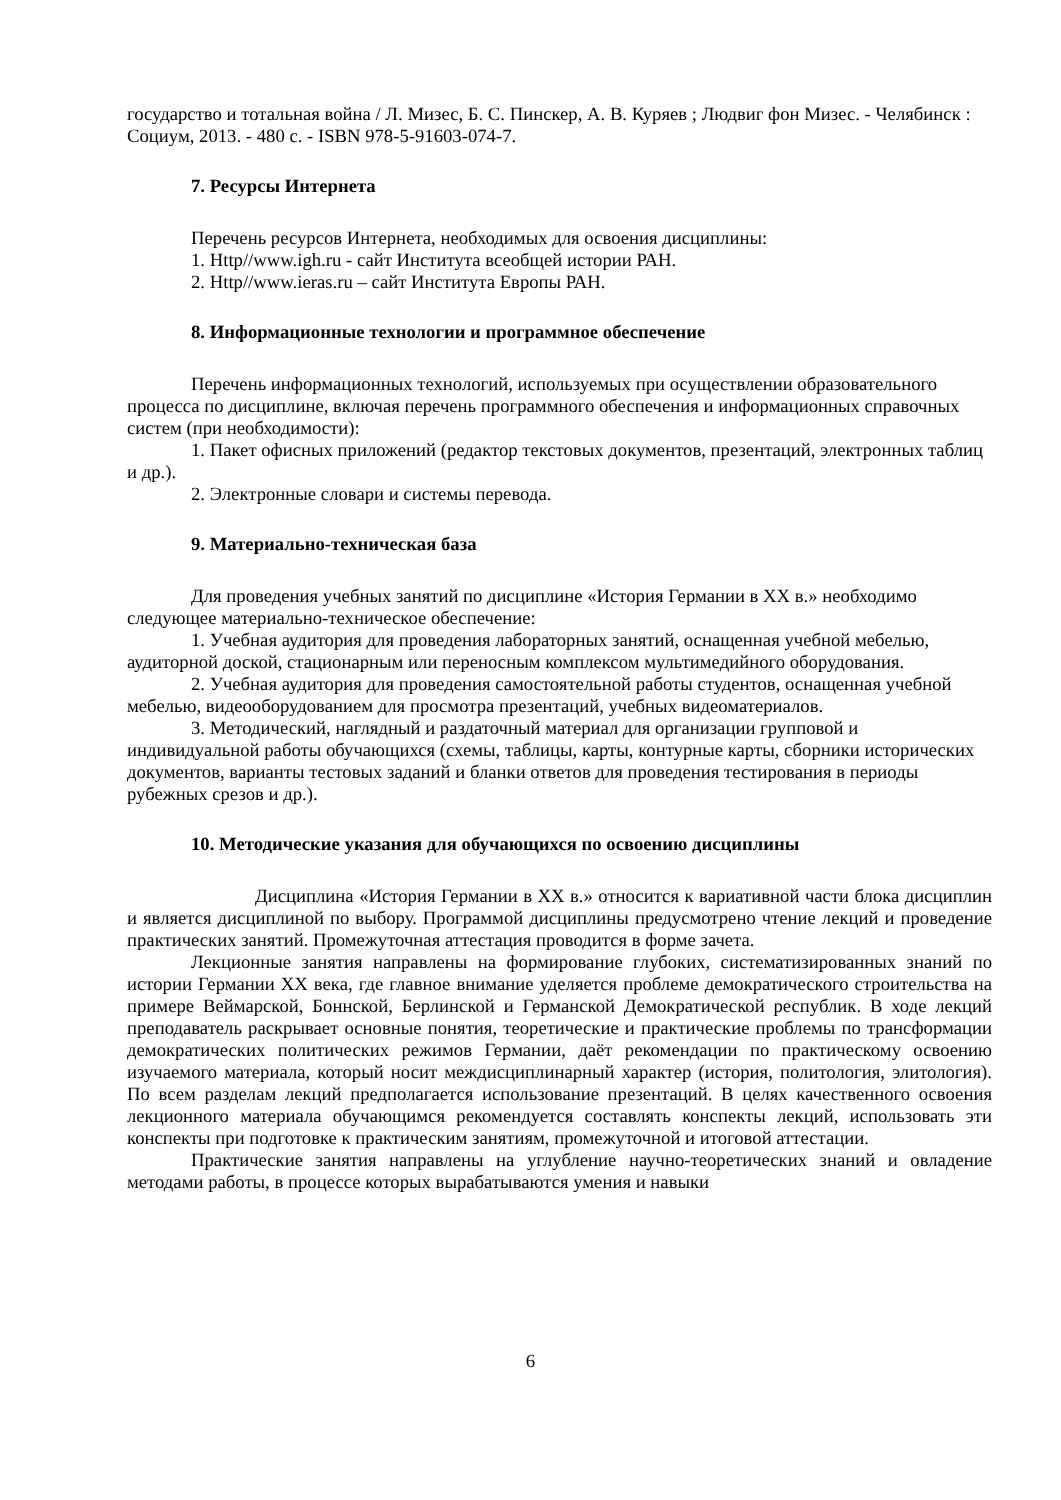государство и тотальная война / Л. Мизес, Б. С. Пинскер, А. В. Куряев ; Людвиг фон Мизес. - Челябинск : Социум, 2013. - 480 с. - ISBN 978-5-91603-074-7.
7. Ресурсы Интернета
Перечень ресурсов Интернета, необходимых для освоения дисциплины:
1. Http//www.igh.ru - сайт Института всеобщей истории РАН.
2. Http//www.ieras.ru – сайт Института Европы РАН.
8. Информационные технологии и программное обеспечение
Перечень информационных технологий, используемых при осуществлении образовательного процесса по дисциплине, включая перечень программного обеспечения и информационных справочных систем (при необходимости):
1. Пакет офисных приложений (редактор текстовых документов, презентаций, электронных таблиц и др.).
2. Электронные словари и системы перевода.
9. Материально-техническая база
Для проведения учебных занятий по дисциплине «История Германии в XX в.» необходимо следующее материально-техническое обеспечение:
1. Учебная аудитория для проведения лабораторных занятий, оснащенная учебной мебелью, аудиторной доской, стационарным или переносным комплексом мультимедийного оборудования.
2. Учебная аудитория для проведения самостоятельной работы студентов, оснащенная учебной мебелью, видеооборудованием для просмотра презентаций, учебных видеоматериалов.
3. Методический, наглядный и раздаточный материал для организации групповой и индивидуальной работы обучающихся (схемы, таблицы, карты, контурные карты, сборники исторических документов, варианты тестовых заданий и бланки ответов для проведения тестирования в периоды рубежных срезов и др.).
10. Методические указания для обучающихся по освоению дисциплины
Дисциплина «История Германии в XX в.» относится к вариативной части блока дисциплин и является дисциплиной по выбору. Программой дисциплины предусмотрено чтение лекций и проведение практических занятий. Промежуточная аттестация проводится в форме зачета.
Лекционные занятия направлены на формирование глубоких, систематизированных знаний по истории Германии XX века, где главное внимание уделяется проблеме демократического строительства на примере Веймарской, Боннской, Берлинской и Германской Демократической республик. В ходе лекций преподаватель раскрывает основные понятия, теоретические и практические проблемы по трансформации демократических политических режимов Германии, даёт рекомендации по практическому освоению изучаемого материала, который носит междисциплинарный характер (история, политология, элитология). По всем разделам лекций предполагается использование презентаций. В целях качественного освоения лекционного материала обучающимся рекомендуется составлять конспекты лекций, использовать эти конспекты при подготовке к практическим занятиям, промежуточной и итоговой аттестации.
Практические занятия направлены на углубление научно-теоретических знаний и овладение методами работы, в процессе которых вырабатываются умения и навыки
6